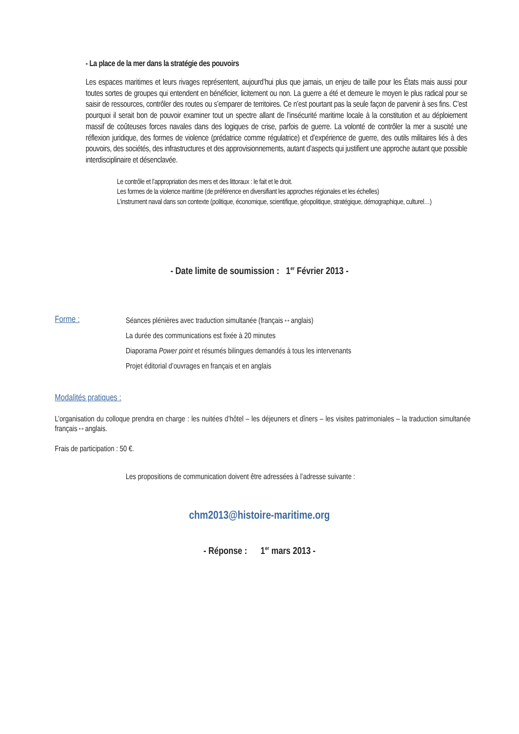- La place de la mer dans la stratégie des pouvoirs
Les espaces maritimes et leurs rivages représentent, aujourd’hui plus que jamais, un enjeu de taille pour les États mais aussi pour toutes sortes de groupes qui entendent en bénéficier, licitement ou non. La guerre a été et demeure le moyen le plus radical pour se saisir de ressources, contrôler des routes ou s’emparer de territoires. Ce n’est pourtant pas la seule façon de parvenir à ses fins. C’est pourquoi il serait bon de pouvoir examiner tout un spectre allant de l’insécurité maritime locale à la constitution et au déploiement massif de coûteuses forces navales dans des logiques de crise, parfois de guerre. La volonté de contrôler la mer a suscité une réflexion juridique, des formes de violence (prédatrice comme régulatrice) et d’expérience de guerre, des outils militaires liés à des pouvoirs, des sociétés, des infrastructures et des approvisionnements, autant d’aspects qui justifient une approche autant que possible interdisciplinaire et désenclavée.
Le contrôle et l’appropriation des mers et des littoraux : le fait et le droit.
Les formes de la violence maritime (de préférence en diversifiant les approches régionales et les échelles)
L’instrument naval dans son contexte (politique, économique, scientifique, géopolitique, stratégique, démographique, culturel…)
- Date limite de soumission : 1<sup>er</sup> Février 2013 -
Forme :
Séances plénières avec traduction simultanée (français↔anglais)
La durée des communications est fixée à 20 minutes
Diaporama Power point et résumés bilingues demandés à tous les intervenants
Projet éditorial d’ouvrages en français et en anglais
Modalités pratiques :
L’organisation du colloque prendra en charge : les nuitées d’hôtel – les déjeuners et dîners – les visites patrimoniales – la traduction simultanée français↔anglais.
Frais de participation : 50 €.
Les propositions de communication doivent être adressées à l’adresse suivante :
chm2013@histoire-maritime.org
- Réponse : 1<sup>er</sup> mars 2013 -